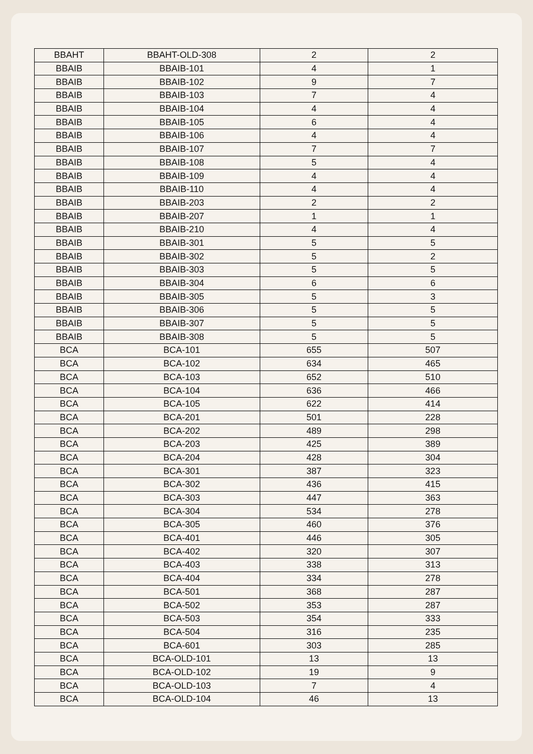| BBAHT | BBAHT-OLD-308 | 2 | 2 |
| BBAIB | BBAIB-101 | 4 | 1 |
| BBAIB | BBAIB-102 | 9 | 7 |
| BBAIB | BBAIB-103 | 7 | 4 |
| BBAIB | BBAIB-104 | 4 | 4 |
| BBAIB | BBAIB-105 | 6 | 4 |
| BBAIB | BBAIB-106 | 4 | 4 |
| BBAIB | BBAIB-107 | 7 | 7 |
| BBAIB | BBAIB-108 | 5 | 4 |
| BBAIB | BBAIB-109 | 4 | 4 |
| BBAIB | BBAIB-110 | 4 | 4 |
| BBAIB | BBAIB-203 | 2 | 2 |
| BBAIB | BBAIB-207 | 1 | 1 |
| BBAIB | BBAIB-210 | 4 | 4 |
| BBAIB | BBAIB-301 | 5 | 5 |
| BBAIB | BBAIB-302 | 5 | 2 |
| BBAIB | BBAIB-303 | 5 | 5 |
| BBAIB | BBAIB-304 | 6 | 6 |
| BBAIB | BBAIB-305 | 5 | 3 |
| BBAIB | BBAIB-306 | 5 | 5 |
| BBAIB | BBAIB-307 | 5 | 5 |
| BBAIB | BBAIB-308 | 5 | 5 |
| BCA | BCA-101 | 655 | 507 |
| BCA | BCA-102 | 634 | 465 |
| BCA | BCA-103 | 652 | 510 |
| BCA | BCA-104 | 636 | 466 |
| BCA | BCA-105 | 622 | 414 |
| BCA | BCA-201 | 501 | 228 |
| BCA | BCA-202 | 489 | 298 |
| BCA | BCA-203 | 425 | 389 |
| BCA | BCA-204 | 428 | 304 |
| BCA | BCA-301 | 387 | 323 |
| BCA | BCA-302 | 436 | 415 |
| BCA | BCA-303 | 447 | 363 |
| BCA | BCA-304 | 534 | 278 |
| BCA | BCA-305 | 460 | 376 |
| BCA | BCA-401 | 446 | 305 |
| BCA | BCA-402 | 320 | 307 |
| BCA | BCA-403 | 338 | 313 |
| BCA | BCA-404 | 334 | 278 |
| BCA | BCA-501 | 368 | 287 |
| BCA | BCA-502 | 353 | 287 |
| BCA | BCA-503 | 354 | 333 |
| BCA | BCA-504 | 316 | 235 |
| BCA | BCA-601 | 303 | 285 |
| BCA | BCA-OLD-101 | 13 | 13 |
| BCA | BCA-OLD-102 | 19 | 9 |
| BCA | BCA-OLD-103 | 7 | 4 |
| BCA | BCA-OLD-104 | 46 | 13 |